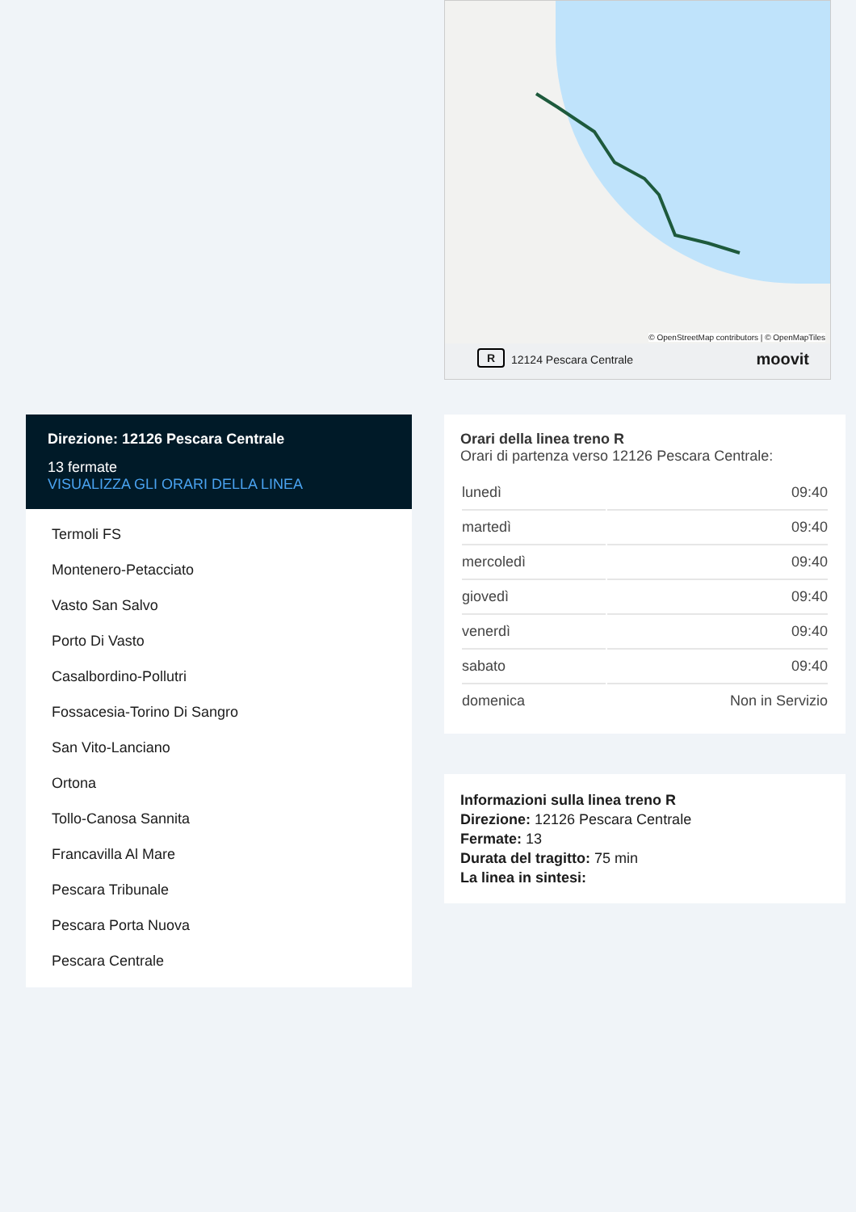R 12124 Pescara Centrale moovit
© OpenStreetMap contributors | © OpenMapTiles
Direzione: 12126 Pescara Centrale
13 fermate
VISUALIZZA GLI ORARI DELLA LINEA
Termoli FS
Montenero-Petacciato
Vasto San Salvo
Porto Di Vasto
Casalbordino-Pollutri
Fossacesia-Torino Di Sangro
San Vito-Lanciano
Ortona
Tollo-Canosa Sannita
Francavilla Al Mare
Pescara Tribunale
Pescara Porta Nuova
Pescara Centrale
Orari della linea treno R
Orari di partenza verso 12126 Pescara Centrale:
| lunedì | 09:40 |
| martedì | 09:40 |
| mercoledì | 09:40 |
| giovedì | 09:40 |
| venerdì | 09:40 |
| sabato | 09:40 |
| domenica | Non in Servizio |
Informazioni sulla linea treno R
Direzione: 12126 Pescara Centrale
Fermate: 13
Durata del tragitto: 75 min
La linea in sintesi: